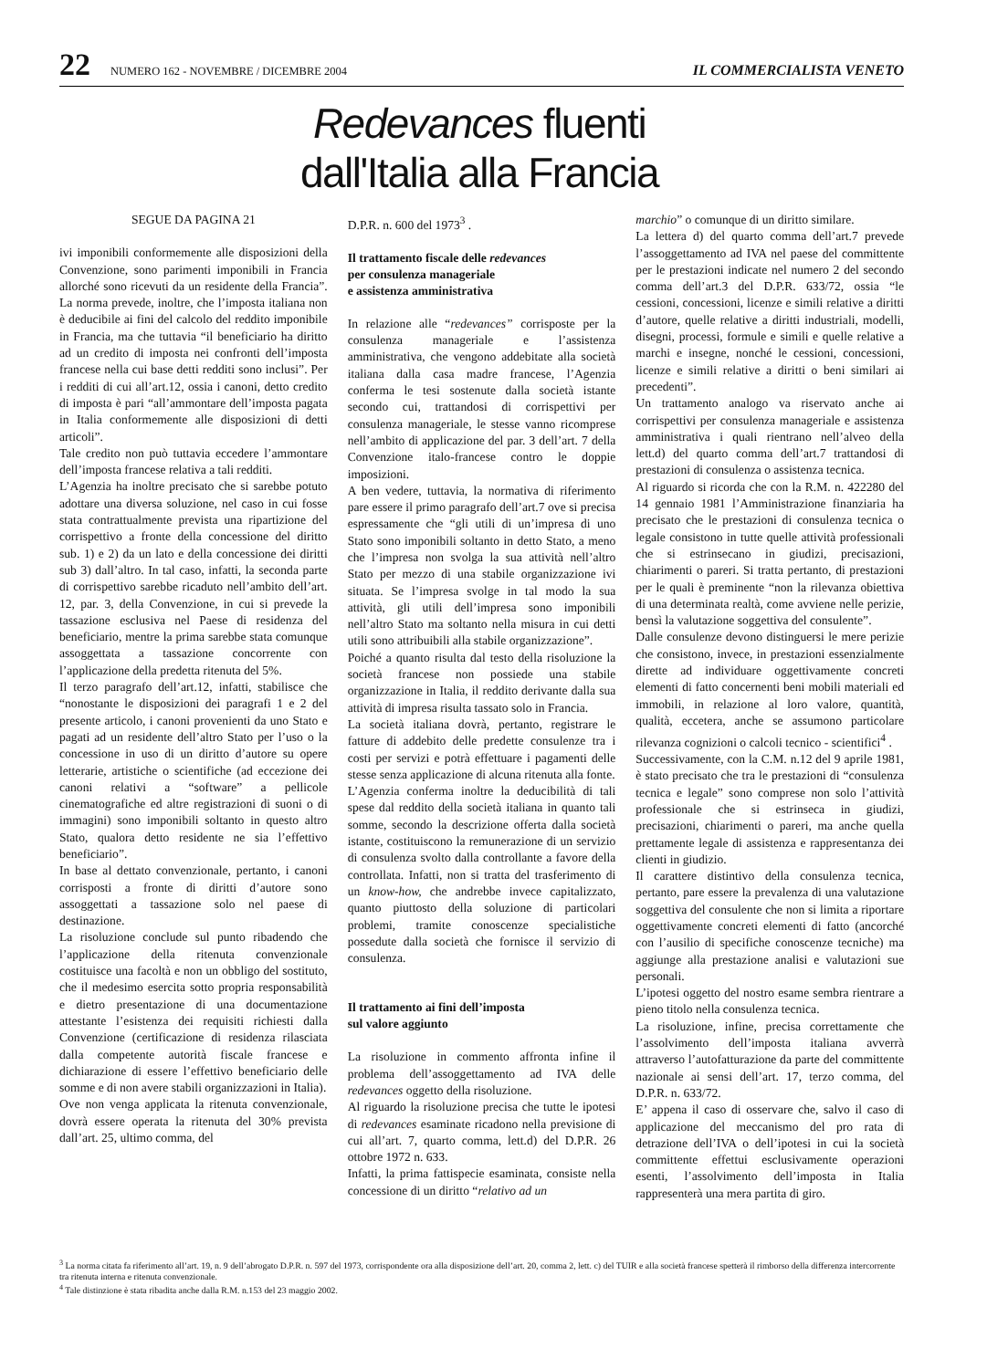22 NUMERO 162 - NOVEMBRE / DICEMBRE 2004 IL COMMERCIALISTA VENETO
Redevances fluenti dall'Italia alla Francia
SEGUE DA PAGINA 21
ivi imponibili conformemente alle disposizioni della Convenzione, sono parimenti imponibili in Francia allorché sono ricevuti da un residente della Francia”. La norma prevede, inoltre, che l’imposta italiana non è deducibile ai fini del calcolo del reddito imponibile in Francia, ma che tuttavia “il beneficiario ha diritto ad un credito di imposta nei confronti dell’imposta francese nella cui base detti redditi sono inclusi”. Per i redditi di cui all’art.12, ossia i canoni, detto credito di imposta è pari “all’ammontare dell’imposta pagata in Italia conformemente alle disposizioni di detti articoli”.
Tale credito non può tuttavia eccedere l’ammontare dell’imposta francese relativa a tali redditi.
L’Agenzia ha inoltre precisato che si sarebbe potuto adottare una diversa soluzione, nel caso in cui fosse stata contrattualmente prevista una ripartizione del corrispettivo a fronte della concessione del diritto sub. 1) e 2) da un lato e della concessione dei diritti sub 3) dall’altro. In tal caso, infatti, la seconda parte di corrispettivo sarebbe ricaduto nell’ambito dell’art. 12, par. 3, della Convenzione, in cui si prevede la tassazione esclusiva nel Paese di residenza del beneficiario, mentre la prima sarebbe stata comunque assoggettata a tassazione concorrente con l’applicazione della predetta ritenuta del 5%.
Il terzo paragrafo dell’art.12, infatti, stabilisce che “nonostante le disposizioni dei paragrafi 1 e 2 del presente articolo, i canoni provenienti da uno Stato e pagati ad un residente dell’altro Stato per l’uso o la concessione in uso di un diritto d’autore su opere letterarie, artistiche o scientifiche (ad eccezione dei canoni relativi a “software” a pellicole cinematografiche ed altre registrazioni di suoni o di immagini) sono imponibili soltanto in questo altro Stato, qualora detto residente ne sia l’effettivo beneficiario”.
In base al dettato convenzionale, pertanto, i canoni corrisposti a fronte di diritti d’autore sono assoggettati a tassazione solo nel paese di destinazione.
La risoluzione conclude sul punto ribadendo che l’applicazione della ritenuta convenzionale costituisce una facoltà e non un obbligo del sostituto, che il medesimo esercita sotto propria responsabilità e dietro presentazione di una documentazione attestante l’esistenza dei requisiti richiesti dalla Convenzione (certificazione di residenza rilasciata dalla competente autorità fiscale francese e dichiarazione di essere l’effettivo beneficiario delle somme e di non avere stabili organizzazioni in Italia).
Ove non venga applicata la ritenuta convenzionale, dovrà essere operata la ritenuta del 30% prevista dall’art. 25, ultimo comma, del
D.P.R. n. 600 del 1973<sup>3</sup> .
Il trattamento fiscale delle redevances
per consulenza manageriale
e assistenza amministrativa
In relazione alle “redevances” corrisposte per la consulenza manageriale e l’assistenza amministrativa, che vengono addebitate alla società italiana dalla casa madre francese, l’Agenzia conferma le tesi sostenute dalla società istante secondo cui, trattandosi di corrispettivi per consulenza manageriale, le stesse vanno ricomprese nell’ambito di applicazione del par. 3 dell’art. 7 della Convenzione italo-francese contro le doppie imposizioni.
A ben vedere, tuttavia, la normativa di riferimento pare essere il primo paragrafo dell’art.7 ove si precisa espressamente che “gli utili di un’impresa di uno Stato sono imponibili soltanto in detto Stato, a meno che l’impresa non svolga la sua attività nell’altro Stato per mezzo di una stabile organizzazione ivi situata. Se l’impresa svolge in tal modo la sua attività, gli utili dell’impresa sono imponibili nell’altro Stato ma soltanto nella misura in cui detti utili sono attribuibili alla stabile organizzazione”.
Poiché a quanto risulta dal testo della risoluzione la società francese non possiede una stabile organizzazione in Italia, il reddito derivante dalla sua attività di impresa risulta tassato solo in Francia.
La società italiana dovrà, pertanto, registrare le fatture di addebito delle predette consulenze tra i costi per servizi e potrà effettuare i pagamenti delle stesse senza applicazione di alcuna ritenuta alla fonte.
L’Agenzia conferma inoltre la deducibilità di tali spese dal reddito della società italiana in quanto tali somme, secondo la descrizione offerta dalla società istante, costituiscono la remunerazione di un servizio di consulenza svolto dalla controllante a favore della controllata. Infatti, non si tratta del trasferimento di un know-how, che andrebbe invece capitalizzato, quanto piuttosto della soluzione di particolari problemi, tramite conoscenze specialistiche possedute dalla società che fornisce il servizio di consulenza.
Il trattamento ai fini dell’imposta
sul valore aggiunto
La risoluzione in commento affronta infine il problema dell’assoggettamento ad IVA delle redevances oggetto della risoluzione.
Al riguardo la risoluzione precisa che tutte le ipotesi di redevances esaminate ricadono nella previsione di cui all’art. 7, quarto comma, lett.d) del D.P.R. 26 ottobre 1972 n. 633.
Infatti, la prima fattispecie esaminata, consiste nella concessione di un diritto “relativo ad un
marchio” o comunque di un diritto similare.
La lettera d) del quarto comma dell’art.7 prevede l’assoggettamento ad IVA nel paese del committente per le prestazioni indicate nel numero 2 del secondo comma dell’art.3 del D.P.R. 633/72, ossia “le cessioni, concessioni, licenze e simili relative a diritti d’autore, quelle relative a diritti industriali, modelli, disegni, processi, formule e simili e quelle relative a marchi e insegne, nonché le cessioni, concessioni, licenze e simili relative a diritti o beni similari ai precedenti”.
Un trattamento analogo va riservato anche ai corrispettivi per consulenza manageriale e assistenza amministrativa i quali rientrano nell’alveo della lett.d) del quarto comma dell’art.7 trattandosi di prestazioni di consulenza o assistenza tecnica.
Al riguardo si ricorda che con la R.M. n. 422280 del 14 gennaio 1981 l’Amministrazione finanziaria ha precisato che le prestazioni di consulenza tecnica o legale consistono in tutte quelle attività professionali che si estrinsecano in giudizi, precisazioni, chiarimenti o pareri. Si tratta pertanto, di prestazioni per le quali è preminente “non la rilevanza obiettiva di una determinata realtà, come avviene nelle perizie, bensì la valutazione soggettiva del consulente”.
Dalle consulenze devono distinguersi le mere perizie che consistono, invece, in prestazioni essenzialmente dirette ad individuare oggettivamente concreti elementi di fatto concernenti beni mobili materiali ed immobili, in relazione al loro valore, quantità, qualità, eccetera, anche se assumono particolare rilevanza cognizioni o calcoli tecnico - scientifici<sup>4</sup> .
Successivamente, con la C.M. n.12 del 9 aprile 1981, è stato precisato che tra le prestazioni di “consulenza tecnica e legale” sono comprese non solo l’attività professionale che si estrinseca in giudizi, precisazioni, chiarimenti o pareri, ma anche quella prettamente legale di assistenza e rappresentanza dei clienti in giudizio.
Il carattere distintivo della consulenza tecnica, pertanto, pare essere la prevalenza di una valutazione soggettiva del consulente che non si limita a riportare oggettivamente concreti elementi di fatto (ancorché con l’ausilio di specifiche conoscenze tecniche) ma aggiunge alla prestazione analisi e valutazioni sue personali.
L’ipotesi oggetto del nostro esame sembra rientrare a pieno titolo nella consulenza tecnica.
La risoluzione, infine, precisa correttamente che l’assolvimento dell’imposta italiana avverrà attraverso l’autofatturazione da parte del committente nazionale ai sensi dell’art. 17, terzo comma, del D.P.R. n. 633/72.
E’ appena il caso di osservare che, salvo il caso di applicazione del meccanismo del pro rata di detrazione dell’IVA o dell’ipotesi in cui la società committente effettui esclusivamente operazioni esenti, l’assolvimento dell’imposta in Italia rappresenterà una mera partita di giro.
<sup>3</sup> La norma citata fa riferimento all’art. 19, n. 9 dell’abrogato D.P.R. n. 597 del 1973, corrispondente ora alla disposizione dell’art. 20, comma 2, lett. c) del TUIR e alla società francese spetterà il rimborso della differenza intercorrente tra ritenuta interna e ritenuta convenzionale.
<sup>4</sup> Tale distinzione è stata ribadita anche dalla R.M. n.153 del 23 maggio 2002.